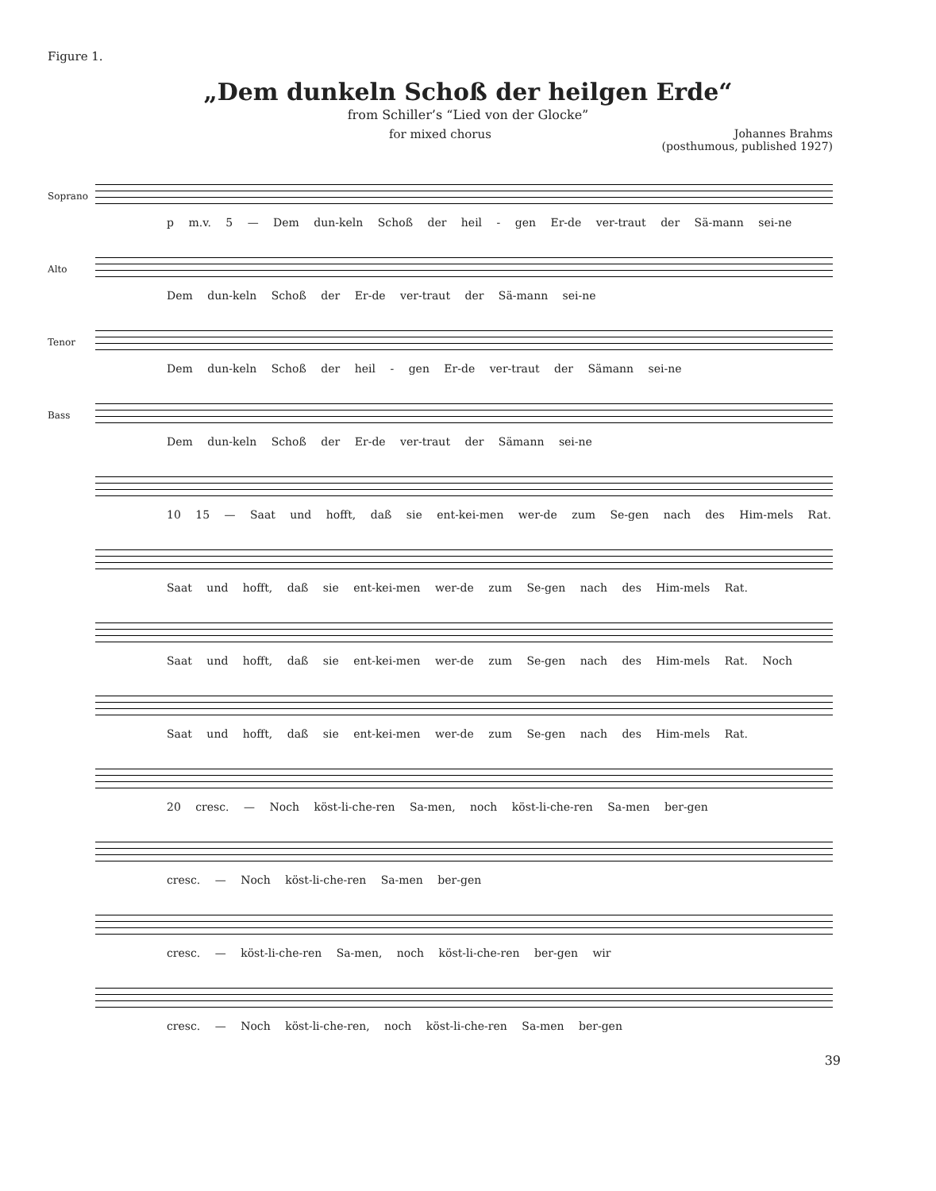Figure 1.
„Dem dunkeln Schoß der heilgen Erde“
from Schiller’s “Lied von der Glocke”
for mixed chorus Johannes Brahms
(posthumous, published 1927)
Soprano
p m.v. 5 — Dem dun-keln Schoß der heil - gen Er-de ver-traut der Sä-mann sei-ne
Alto
Dem dun-keln Schoß der Er-de ver-traut der Sä-mann sei-ne
Tenor
Dem dun-keln Schoß der heil - gen Er-de ver-traut der Sämann sei-ne
Bass
Dem dun-keln Schoß der Er-de ver-traut der Sämann sei-ne
10 15 — Saat und hofft, daß sie ent-kei-men wer-de zum Se-gen nach des Him-mels Rat.
Saat und hofft, daß sie ent-kei-men wer-de zum Se-gen nach des Him-mels Rat.
Saat und hofft, daß sie ent-kei-men wer-de zum Se-gen nach des Him-mels Rat. Noch
Saat und hofft, daß sie ent-kei-men wer-de zum Se-gen nach des Him-mels Rat.
20 cresc. — Noch köst-li-che-ren Sa-men, noch köst-li-che-ren Sa-men ber-gen
cresc. — Noch köst-li-che-ren Sa-men ber-gen
cresc. — köst-li-che-ren Sa-men, noch köst-li-che-ren ber-gen wir
cresc. — Noch köst-li-che-ren, noch köst-li-che-ren Sa-men ber-gen
39